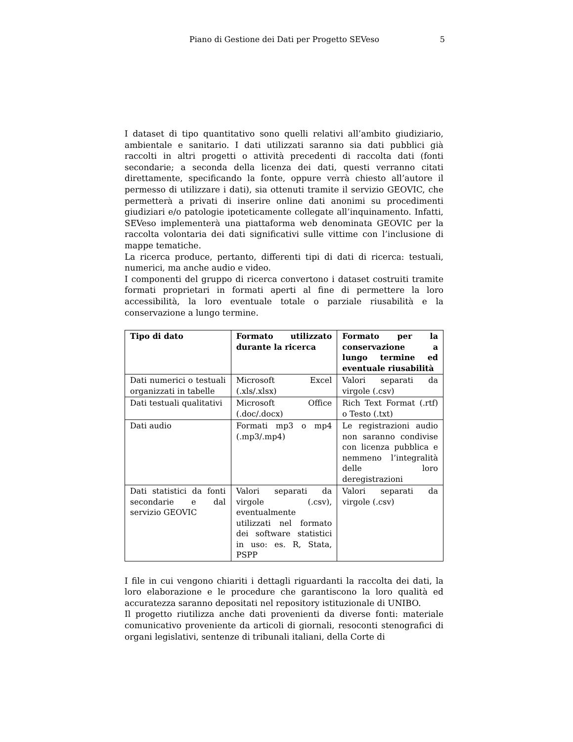Piano di Gestione dei Dati per Progetto SEVeso
5
I dataset di tipo quantitativo sono quelli relativi all’ambito giudiziario, ambientale e sanitario. I dati utilizzati saranno sia dati pubblici già raccolti in altri progetti o attività precedenti di raccolta dati (fonti secondarie; a seconda della licenza dei dati, questi verranno citati direttamente, specificando la fonte, oppure verrà chiesto all’autore il permesso di utilizzare i dati), sia ottenuti tramite il servizio GEOVIC, che permetterà a privati di inserire online dati anonimi su procedimenti giudiziari e/o patologie ipoteticamente collegate all’inquinamento. Infatti, SEVeso implementerà una piattaforma web denominata GEOVIC per la raccolta volontaria dei dati significativi sulle vittime con l’inclusione di mappe tematiche.
La ricerca produce, pertanto, differenti tipi di dati di ricerca: testuali, numerici, ma anche audio e video.
I componenti del gruppo di ricerca convertono i dataset costruiti tramite formati proprietari in formati aperti al fine di permettere la loro accessibilità, la loro eventuale totale o parziale riusabilità e la conservazione a lungo termine.
| Tipo di dato | Formato utilizzato durante la ricerca | Formato per la conservazione a lungo termine ed eventuale riusabilità |
| --- | --- | --- |
| Dati numerici o testuali organizzati in tabelle | Microsoft Excel (.xls/.xlsx) | Valori separati da virgole (.csv) |
| Dati testuali qualitativi | Microsoft Office (.doc/.docx) | Rich Text Format (.rtf) o Testo (.txt) |
| Dati audio | Formati mp3 o mp4 (.mp3/.mp4) | Le registrazioni audio non saranno condivise con licenza pubblica e nemmeno l’integralità delle loro deregistrazioni |
| Dati statistici da fonti secondarie e dal servizio GEOVIC | Valori separati da virgole (.csv), eventualmente utilizzati nel formato dei software statistici in uso: es. R, Stata, PSPP | Valori separati da virgole (.csv) |
I file in cui vengono chiariti i dettagli riguardanti la raccolta dei dati, la loro elaborazione e le procedure che garantiscono la loro qualità ed accuratezza saranno depositati nel repository istituzionale di UNIBO.
Il progetto riutilizza anche dati provenienti da diverse fonti: materiale comunicativo proveniente da articoli di giornali, resoconti stenografici di organi legislativi, sentenze di tribunali italiani, della Corte di